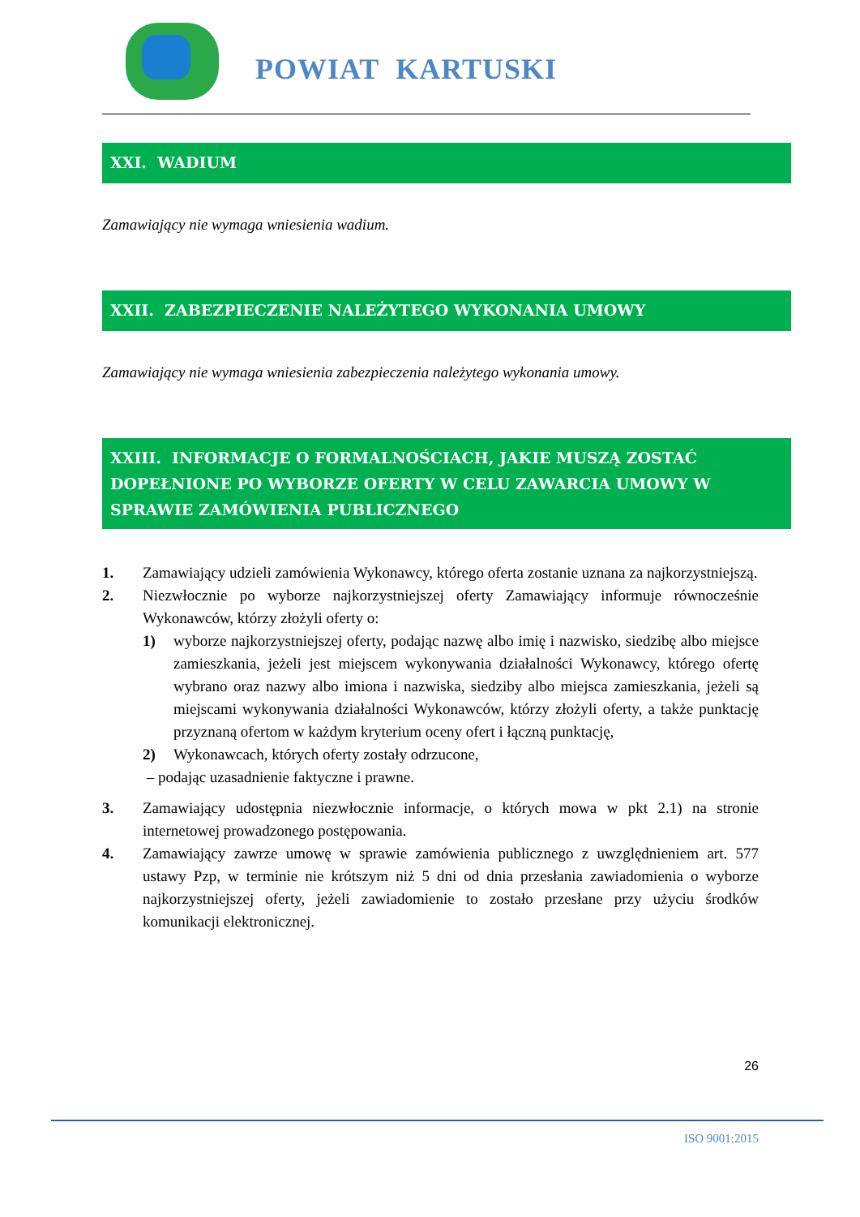POWIAT KARTUSKI
XXI. WADIUM
Zamawiający nie wymaga wniesienia wadium.
XXII. ZABEZPIECZENIE NALEŻYTEGO WYKONANIA UMOWY
Zamawiający nie wymaga wniesienia zabezpieczenia należytego wykonania umowy.
XXIII. INFORMACJE O FORMALNOŚCIACH, JAKIE MUSZĄ ZOSTAĆ DOPEŁNIONE PO WYBORZE OFERTY W CELU ZAWARCIA UMOWY W SPRAWIE ZAMÓWIENIA PUBLICZNEGO
1. Zamawiający udzieli zamówienia Wykonawcy, którego oferta zostanie uznana za najkorzystniejszą.
2. Niezwłocznie po wyborze najkorzystniejszej oferty Zamawiający informuje równocześnie Wykonawców, którzy złożyli oferty o:
1) wyborze najkorzystniejszej oferty, podając nazwę albo imię i nazwisko, siedzibę albo miejsce zamieszkania, jeżeli jest miejscem wykonywania działalności Wykonawcy, którego ofertę wybrano oraz nazwy albo imiona i nazwiska, siedziby albo miejsca zamieszkania, jeżeli są miejscami wykonywania działalności Wykonawców, którzy złożyli oferty, a także punktację przyznaną ofertom w każdym kryterium oceny ofert i łączną punktację,
2) Wykonawcach, których oferty zostały odrzucone,
– podając uzasadnienie faktyczne i prawne.
3. Zamawiający udostępnia niezwłocznie informacje, o których mowa w pkt 2.1) na stronie internetowej prowadzonego postępowania.
4. Zamawiający zawrze umowę w sprawie zamówienia publicznego z uwzględnieniem art. 577 ustawy Pzp, w terminie nie krótszym niż 5 dni od dnia przesłania zawiadomienia o wyborze najkorzystniejszej oferty, jeżeli zawiadomienie to zostało przesłane przy użyciu środków komunikacji elektronicznej.
26
ISO 9001:2015